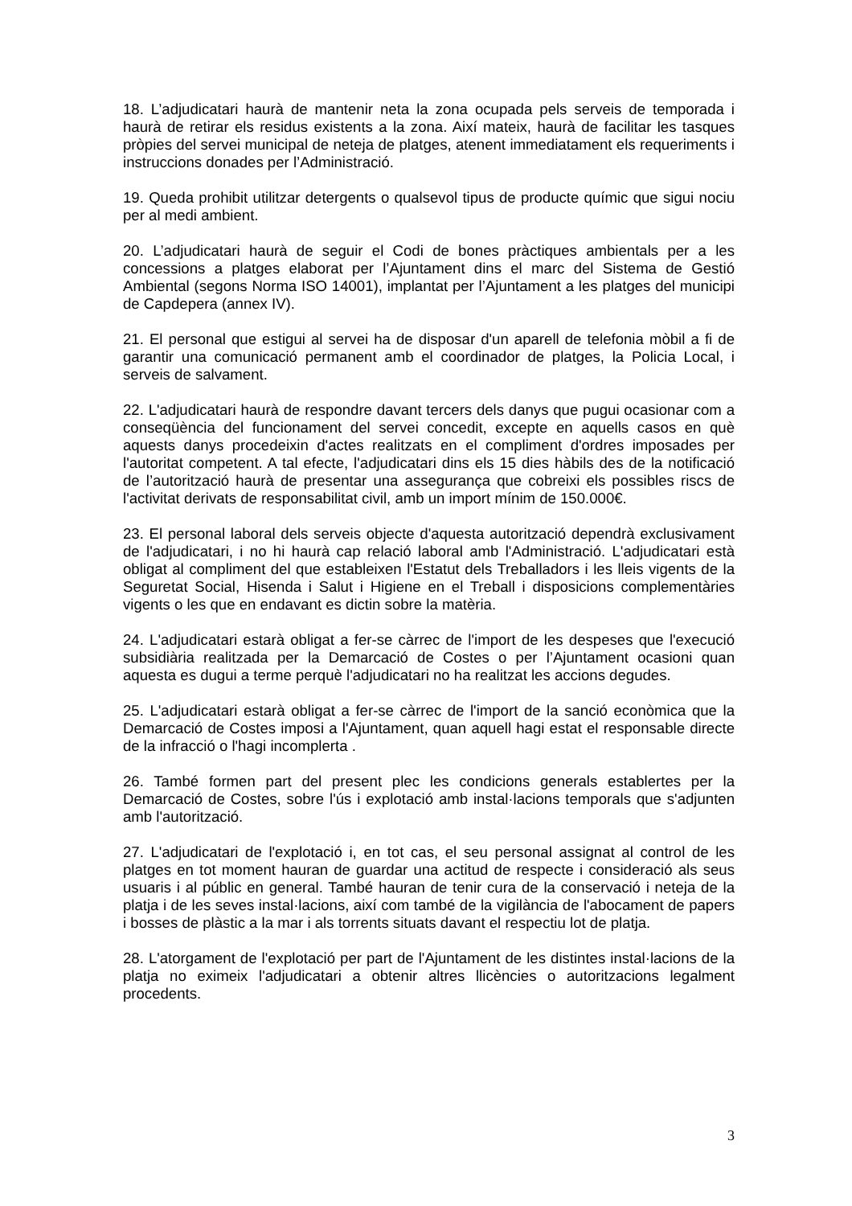18. L’adjudicatari haurà de mantenir neta la zona ocupada pels serveis de temporada i haurà de retirar els residus existents a la zona. Així mateix, haurà de facilitar les tasques pròpies del servei municipal de neteja de platges, atenent immediatament els requeriments i instruccions donades per l’Administració.
19. Queda prohibit utilitzar detergents o qualsevol tipus de producte químic que sigui nociu per al medi ambient.
20. L’adjudicatari haurà de seguir el Codi de bones pràctiques ambientals per a les concessions a platges elaborat per l’Ajuntament dins el marc del Sistema de Gestió Ambiental (segons Norma ISO 14001), implantat per l’Ajuntament a les platges del municipi de Capdepera (annex IV).
21. El personal que estigui al servei ha de disposar d'un aparell de telefonia mòbil a fi de garantir una comunicació permanent amb el coordinador de platges, la Policia Local, i serveis de salvament.
22. L'adjudicatari haurà de respondre davant tercers dels danys que pugui ocasionar com a conseqüència del funcionament del servei concedit, excepte en aquells casos en què aquests danys procedeixin d'actes realitzats en el compliment d'ordres imposades per l'autoritat competent. A tal efecte, l'adjudicatari dins els 15 dies hàbils des de la notificació de l’autorització haurà de presentar una assegurança que cobreixi els possibles riscs de l'activitat derivats de responsabilitat civil, amb un import mínim de 150.000€.
23. El personal laboral dels serveis objecte d'aquesta autorització dependrà exclusivament de l'adjudicatari, i no hi haurà cap relació laboral amb l'Administració. L'adjudicatari està obligat al compliment del que estableixen l'Estatut dels Treballadors i les lleis vigents de la Seguretat Social, Hisenda i Salut i Higiene en el Treball i disposicions complementàries vigents o les que en endavant es dictin sobre la matèria.
24. L'adjudicatari estarà obligat a fer-se càrrec de l'import de les despeses que l'execució subsidiària realitzada per la Demarcació de Costes o per l’Ajuntament ocasioni quan aquesta es dugui a terme perquè l'adjudicatari no ha realitzat les accions degudes.
25. L'adjudicatari estarà obligat a fer-se càrrec de l'import de la sanció econòmica que la Demarcació de Costes imposi a l'Ajuntament, quan aquell hagi estat el responsable directe de la infracció o l'hagi incomplerta .
26. També formen part del present plec les condicions generals establertes per la Demarcació de Costes, sobre l'ús i explotació amb instal·lacions temporals que s'adjunten amb l'autorització.
27. L'adjudicatari de l'explotació i, en tot cas, el seu personal assignat al control de les platges en tot moment hauran de guardar una actitud de respecte i consideració als seus usuaris i al públic en general. També hauran de tenir cura de la conservació i neteja de la platja i de les seves instal·lacions, així com també de la vigilància de l'abocament de papers i bosses de plàstic a la mar i als torrents situats davant el respectiu lot de platja.
28. L'atorgament de l'explotació per part de l'Ajuntament de les distintes instal·lacions de la platja no eximeix l'adjudicatari a obtenir altres llicències o autoritzacions legalment procedents.
3